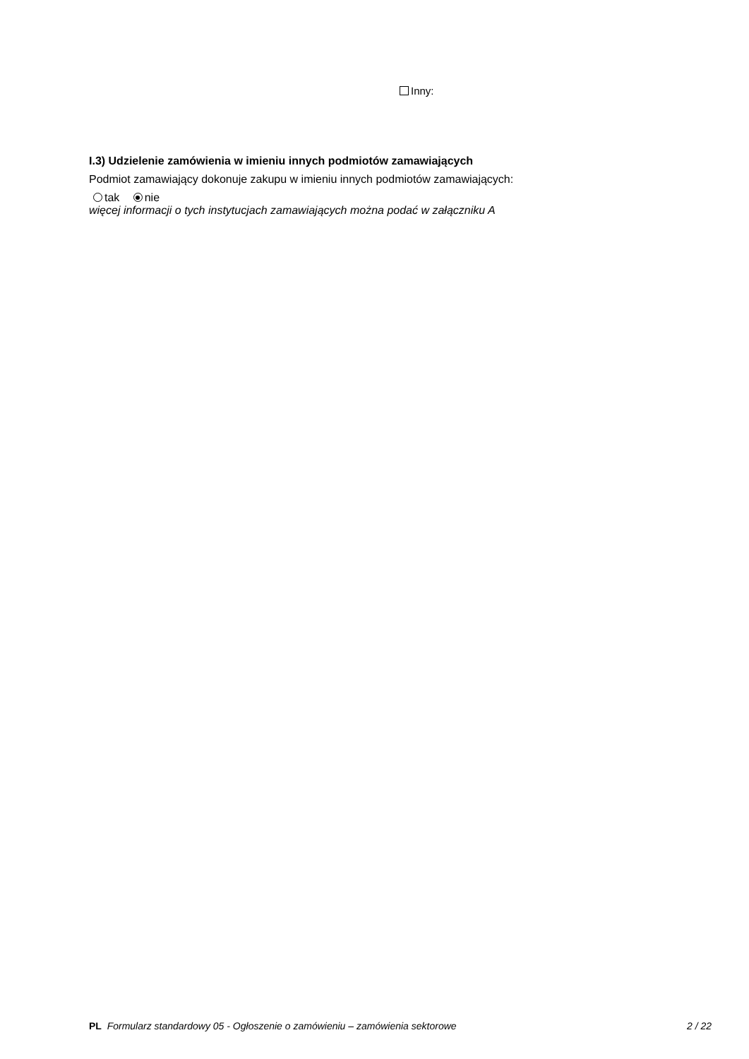Inny:
I.3) Udzielenie zamówienia w imieniu innych podmiotów zamawiających
Podmiot zamawiający dokonuje zakupu w imieniu innych podmiotów zamawiających:
tak nie
więcej informacji o tych instytucjach zamawiających można podać w załączniku A
PL Formularz standardowy 05 - Ogłoszenie o zamówieniu – zamówienia sektorowe 2 / 22